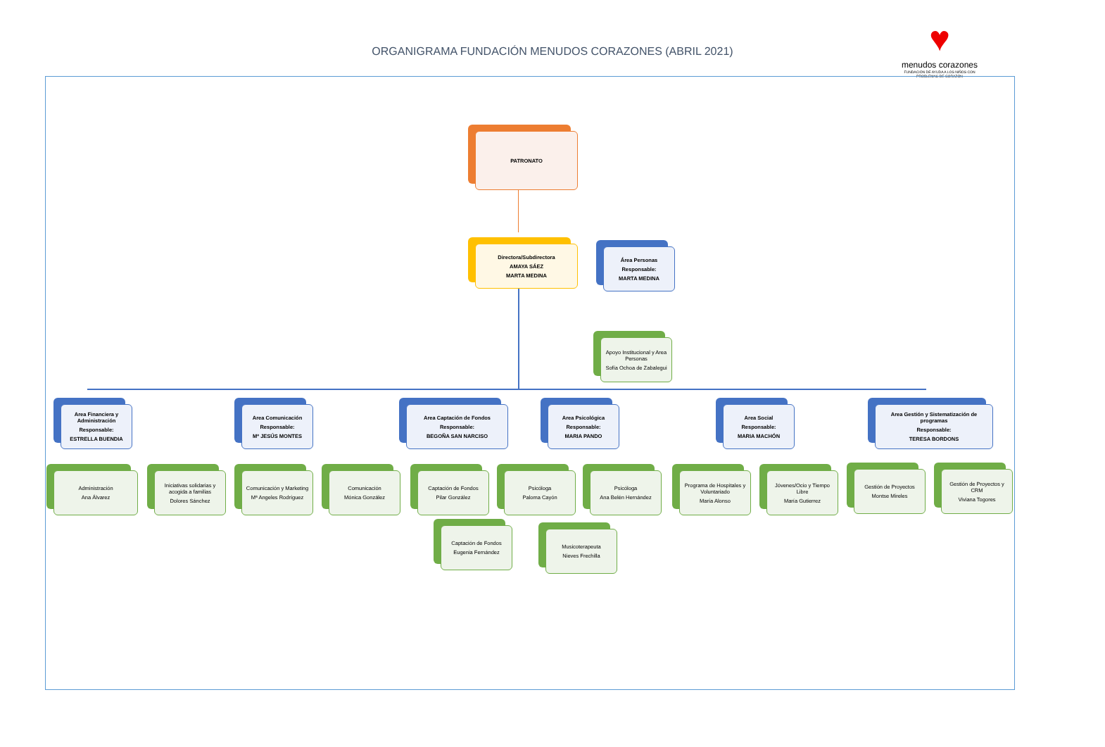ORGANIGRAMA FUNDACIÓN MENUDOS CORAZONES (ABRIL 2021)
♥
menudos corazones
FUNDACIÓN DE AYUDA A LOS NIÑOS CON PROBLEMAS DE CORAZÓN
PATRONATO
Directora/Subdirectora
AMAYA SÁEZ
MARTA MEDINA
Área Personas
Responsable:
MARTA MEDINA
Apoyo Institucional y Area Personas
Sofía Ochoa de Zabalegui
Area Financiera y Administración
Responsable:
ESTRELLA BUENDIA
Area Comunicación
Responsable:
Mª JESÚS MONTES
Area Captación de Fondos
Responsable:
BEGOÑA SAN NARCISO
Area Psicológica
Responsable:
MARIA PANDO
Area Social
Responsable:
MARIA MACHÓN
Area Gestión y Sistematización de programas
Responsable:
TERESA BORDONS
Administración
Ana Álvarez
Iniciativas solidarias y acogida a familias
Dolores Sánchez
Comunicación y Marketing
Mª Angeles Rodríguez
Comunicación
Mónica González
Captación de Fondos
Pilar González
Psicóloga
Paloma Cayón
Psicóloga
Ana Belén Hernández
Programa de Hospitales y Voluntariado
María Alonso
Jóvenes/Ocio y Tiempo Libre
María Gutierrez
Gestión de Proyectos
Montse Mireles
Gestión de Proyectos y CRM
Viviana Togores
Captación de Fondos
Eugenia Fernández
Musicoterapeuta
Nieves Frechilla